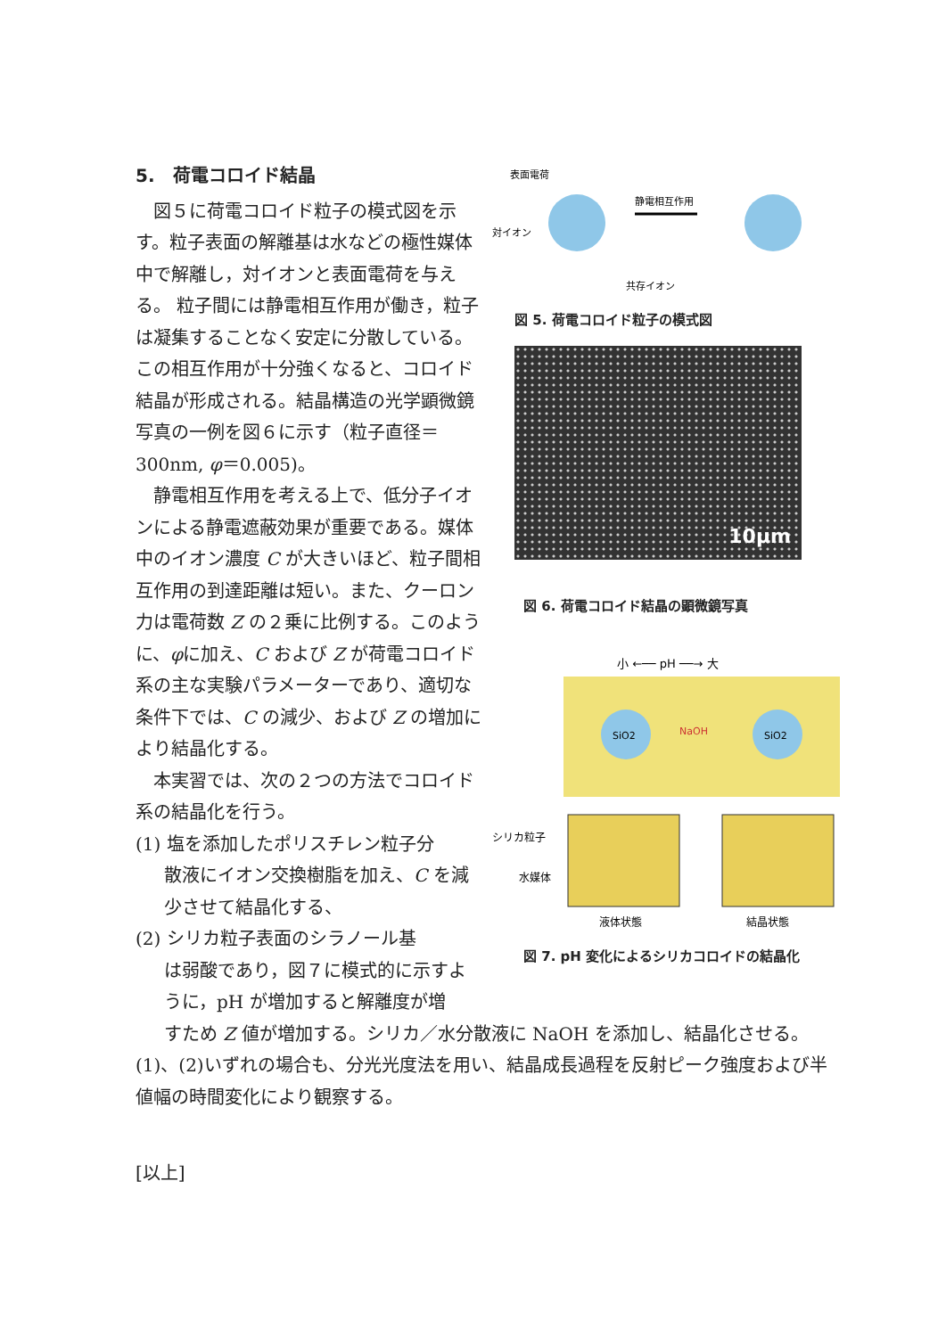5.　荷電コロイド結晶
　図５に荷電コロイド粒子の模式図を示す。粒子表面の解離基は水などの極性媒体中で解離し，対イオンと表面電荷を与える。 粒子間には静電相互作用が働き，粒子は凝集することなく安定に分散している。この相互作用が十分強くなると、コロイド結晶が形成される。結晶構造の光学顕微鏡写真の一例を図６に示す（粒子直径＝300nm, φ＝0.005)。
　静電相互作用を考える上で、低分子イオンによる静電遮蔽効果が重要である。媒体中のイオン濃度 C が大きいほど、粒子間相互作用の到達距離は短い。また、クーロン力は電荷数 Z の２乗に比例する。このように、φに加え、C および Z が荷電コロイド系の主な実験パラメーターであり、適切な条件下では、C の減少、および Z の増加により結晶化する。
　本実習では、次の２つの方法でコロイド系の結晶化を行う。
(1) 塩を添加したポリスチレン粒子分
散液にイオン交換樹脂を加え、C を減少させて結晶化する、
(2) シリカ粒子表面のシラノール基
は弱酸であり，図７に模式的に示すように，pH が増加すると解離度が増
表面電荷
対イオン
静電相互作用
共存イオン
図 5. 荷電コロイド粒子の模式図
10μm
図 6. 荷電コロイド結晶の顕微鏡写真
小 ←── pH ──→ 大
SiO2
NaOH
SiO2
シリカ粒子
水媒体
液体状態
結晶状態
図 7. pH 変化によるシリカコロイドの結晶化
すため Z 値が増加する。シリカ／水分散液に NaOH を添加し、結晶化させる。
(1)、(2)いずれの場合も、分光光度法を用い、結晶成長過程を反射ピーク強度および半値幅の時間変化により観察する。
[以上]